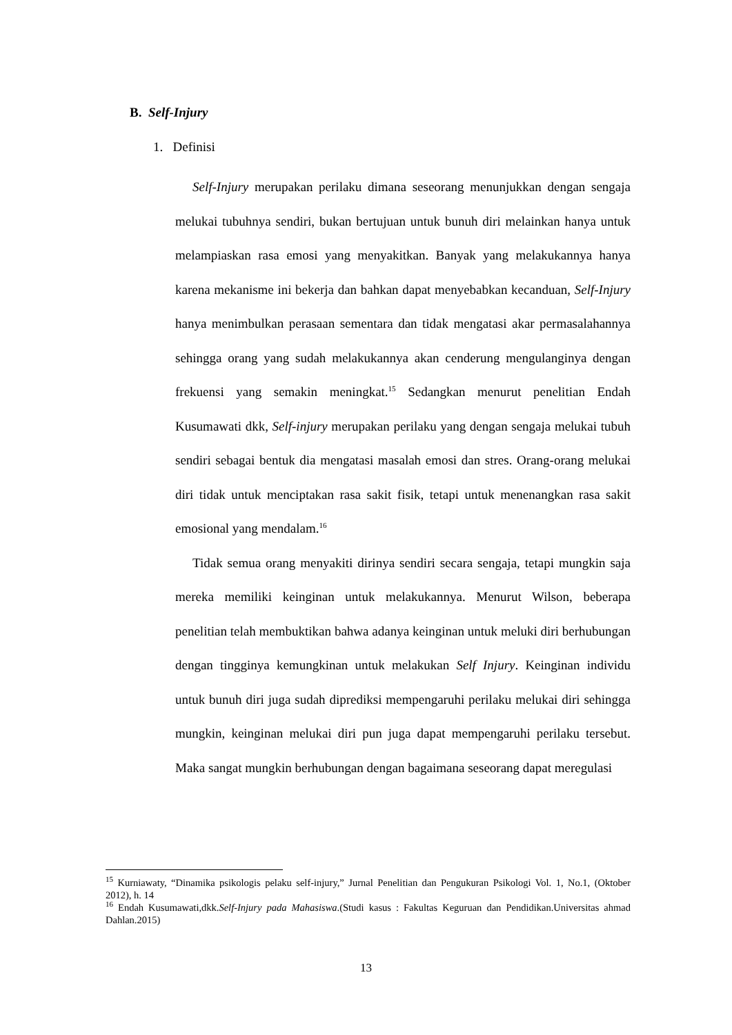B. Self-Injury
1. Definisi
Self-Injury merupakan perilaku dimana seseorang menunjukkan dengan sengaja melukai tubuhnya sendiri, bukan bertujuan untuk bunuh diri melainkan hanya untuk melampiaskan rasa emosi yang menyakitkan. Banyak yang melakukannya hanya karena mekanisme ini bekerja dan bahkan dapat menyebabkan kecanduan, Self-Injury hanya menimbulkan perasaan sementara dan tidak mengatasi akar permasalahannya sehingga orang yang sudah melakukannya akan cenderung mengulanginya dengan frekuensi yang semakin meningkat.<sup>15</sup> Sedangkan menurut penelitian Endah Kusumawati dkk, Self-injury merupakan perilaku yang dengan sengaja melukai tubuh sendiri sebagai bentuk dia mengatasi masalah emosi dan stres. Orang-orang melukai diri tidak untuk menciptakan rasa sakit fisik, tetapi untuk menenangkan rasa sakit emosional yang mendalam.<sup>16</sup>
Tidak semua orang menyakiti dirinya sendiri secara sengaja, tetapi mungkin saja mereka memiliki keinginan untuk melakukannya. Menurut Wilson, beberapa penelitian telah membuktikan bahwa adanya keinginan untuk meluki diri berhubungan dengan tingginya kemungkinan untuk melakukan Self Injury. Keinginan individu untuk bunuh diri juga sudah diprediksi mempengaruhi perilaku melukai diri sehingga mungkin, keinginan melukai diri pun juga dapat mempengaruhi perilaku tersebut. Maka sangat mungkin berhubungan dengan bagaimana seseorang dapat meregulasi
<sup>15</sup> Kurniawaty, “Dinamika psikologis pelaku self-injury,” Jurnal Penelitian dan Pengukuran Psikologi Vol. 1, No.1, (Oktober 2012), h. 14
<sup>16</sup> Endah Kusumawati,dkk.Self-Injury pada Mahasiswa.(Studi kasus : Fakultas Keguruan dan Pendidikan.Universitas ahmad Dahlan.2015)
13